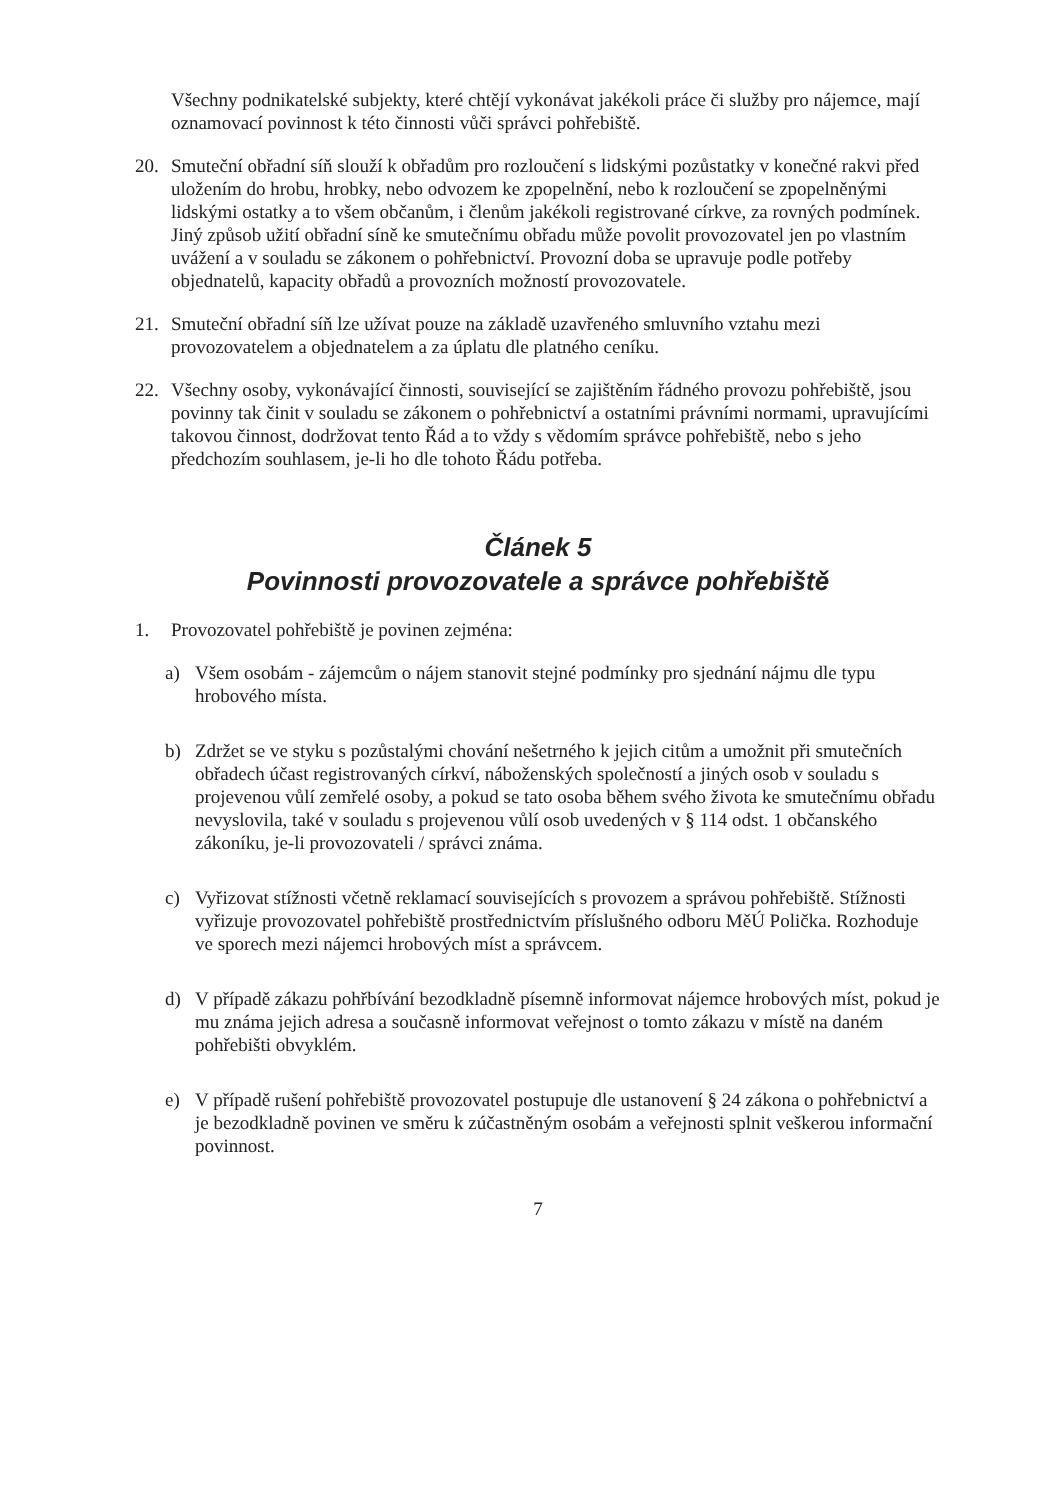Všechny podnikatelské subjekty, které chtějí vykonávat jakékoli práce či služby pro nájemce, mají oznamovací povinnost k této činnosti vůči správci pohřebiště.
20. Smuteční obřadní síň slouží k obřadům pro rozloučení s lidskými pozůstatky v konečné rakvi před uložením do hrobu, hrobky, nebo odvozem ke zpopelnění, nebo k rozloučení se zpopelněnými lidskými ostatky a to všem občanům, i členům jakékoli registrované církve, za rovných podmínek. Jiný způsob užití obřadní síně ke smutečnímu obřadu může povolit provozovatel jen po vlastním uvážení a v souladu se zákonem o pohřebnictví. Provozní doba se upravuje podle potřeby objednatelů, kapacity obřadů a provozních možností provozovatele.
21. Smuteční obřadní síň lze užívat pouze na základě uzavřeného smluvního vztahu mezi provozovatelem a objednatelem a za úplatu dle platného ceníku.
22. Všechny osoby, vykonávající činnosti, související se zajištěním řádného provozu pohřebiště, jsou povinny tak činit v souladu se zákonem o pohřebnictví a ostatními právními normami, upravujícími takovou činnost, dodržovat tento Řád a to vždy s vědomím správce pohřebiště, nebo s jeho předchozím souhlasem, je-li ho dle tohoto Řádu potřeba.
Článek 5
Povinnosti provozovatele a správce pohřebiště
1. Provozovatel pohřebiště je povinen zejména:
a) Všem osobám - zájemcům o nájem stanovit stejné podmínky pro sjednání nájmu dle typu hrobového místa.
b) Zdržet se ve styku s pozůstalými chování nešetrného k jejich citům a umožnit při smutečních obřadech účast registrovaných církví, náboženských společností a jiných osob v souladu s projevenou vůlí zemřelé osoby, a pokud se tato osoba během svého života ke smutečnímu obřadu nevyslovila, také v souladu s projevenou vůlí osob uvedených v § 114 odst. 1 občanského zákoníku, je-li provozovateli / správci známa.
c) Vyřizovat stížnosti včetně reklamací souvisejících s provozem a správou pohřebiště. Stížnosti vyřizuje provozovatel pohřebiště prostřednictvím příslušného odboru MěÚ Polička. Rozhoduje ve sporech mezi nájemci hrobových míst a správcem.
d) V případě zákazu pohřbívání bezodkladně písemně informovat nájemce hrobových míst, pokud je mu známa jejich adresa a současně informovat veřejnost o tomto zákazu v místě na daném pohřebišti obvyklém.
e) V případě rušení pohřebiště provozovatel postupuje dle ustanovení § 24 zákona o pohřebnictví a je bezodkladně povinen ve směru k zúčastněným osobám a veřejnosti splnit veškerou informační povinnost.
7